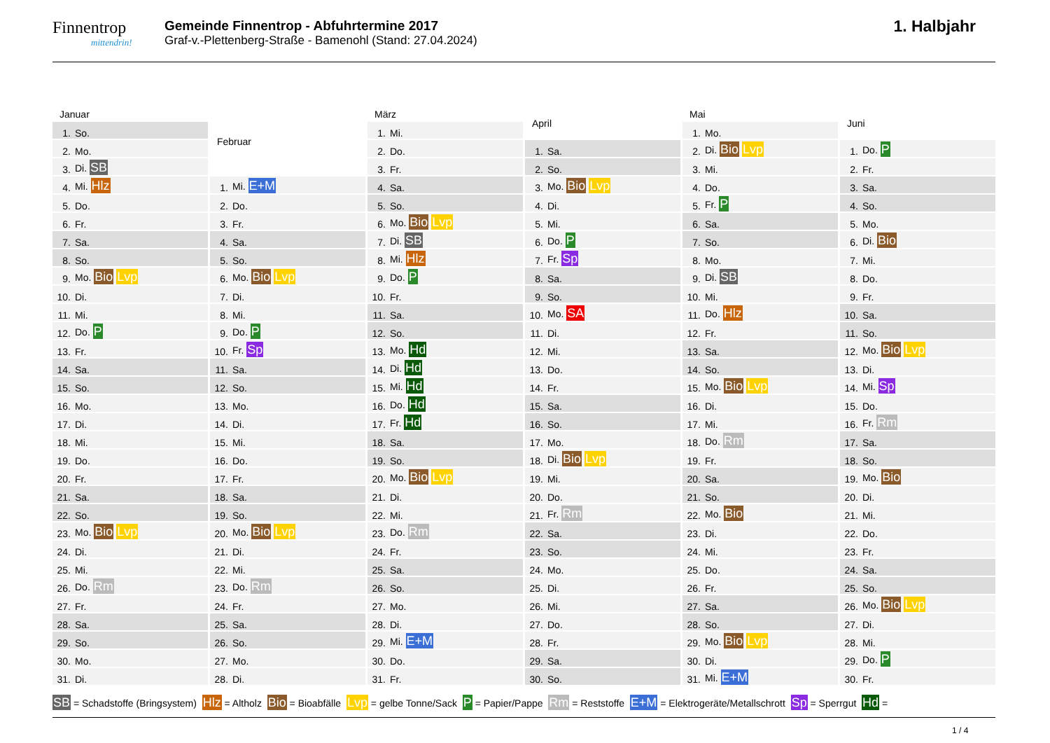Finnentrop
mittendrin!
Gemeinde Finnentrop - Abfuhrtermine 2017
Graf-v.-Plettenberg-Straße - Bamenohl (Stand: 27.04.2024)
1. Halbjahr
| Januar | |
| --- | --- |
| 1. | So. |
| 2. | Mo. |
| 3. | Di. SB |
| 4. | Mi. Hlz |
| 5. | Do. |
| 6. | Fr. |
| 7. | Sa. |
| 8. | So. |
| 9. | Mo. Bio Lvp |
| 10. | Di. |
| 11. | Mi. |
| 12. | Do. P |
| 13. | Fr. |
| 14. | Sa. |
| 15. | So. |
| 16. | Mo. |
| 17. | Di. |
| 18. | Mi. |
| 19. | Do. |
| 20. | Fr. |
| 21. | Sa. |
| 22. | So. |
| 23. | Mo. Bio Lvp |
| 24. | Di. |
| 25. | Mi. |
| 26. | Do. Rm |
| 27. | Fr. |
| 28. | Sa. |
| 29. | So. |
| 30. | Mo. |
| 31. | Di. |
| Februar | |
| --- | --- |
| 1. | Mi. E+M |
| 2. | Do. |
| 3. | Fr. |
| 4. | Sa. |
| 5. | So. |
| 6. | Mo. Bio Lvp |
| 7. | Di. |
| 8. | Mi. |
| 9. | Do. P |
| 10. | Fr. Sp |
| 11. | Sa. |
| 12. | So. |
| 13. | Mo. |
| 14. | Di. |
| 15. | Mi. |
| 16. | Do. |
| 17. | Fr. |
| 18. | Sa. |
| 19. | So. |
| 20. | Mo. Bio Lvp |
| 21. | Di. |
| 22. | Mi. |
| 23. | Do. Rm |
| 24. | Fr. |
| 25. | Sa. |
| 26. | So. |
| 27. | Mo. |
| 28. | Di. |
| März | |
| --- | --- |
| 1. | Mi. |
| 2. | Do. |
| 3. | Fr. |
| 4. | Sa. |
| 5. | So. |
| 6. | Mo. Bio Lvp |
| 7. | Di. SB |
| 8. | Mi. Hlz |
| 9. | Do. P |
| 10. | Fr. |
| 11. | Sa. |
| 12. | So. |
| 13. | Mo. Hd |
| 14. | Di. Hd |
| 15. | Mi. Hd |
| 16. | Do. Hd |
| 17. | Fr. Hd |
| 18. | Sa. |
| 19. | So. |
| 20. | Mo. Bio Lvp |
| 21. | Di. |
| 22. | Mi. |
| 23. | Do. Rm |
| 24. | Fr. |
| 25. | Sa. |
| 26. | So. |
| 27. | Mo. |
| 28. | Di. |
| 29. | Mi. E+M |
| 30. | Do. |
| 31. | Fr. |
| April | |
| --- | --- |
| 1. | Sa. |
| 2. | So. |
| 3. | Mo. Bio Lvp |
| 4. | Di. |
| 5. | Mi. |
| 6. | Do. P |
| 7. | Fr. Sp |
| 8. | Sa. |
| 9. | So. |
| 10. | Mo. SA |
| 11. | Di. |
| 12. | Mi. |
| 13. | Do. |
| 14. | Fr. |
| 15. | Sa. |
| 16. | So. |
| 17. | Mo. |
| 18. | Di. Bio Lvp |
| 19. | Mi. |
| 20. | Do. |
| 21. | Fr. Rm |
| 22. | Sa. |
| 23. | So. |
| 24. | Mo. |
| 25. | Di. |
| 26. | Mi. |
| 27. | Do. |
| 28. | Fr. |
| 29. | Sa. |
| 30. | So. |
| Mai | |
| --- | --- |
| 1. | Mo. |
| 2. | Di. Bio Lvp |
| 3. | Mi. |
| 4. | Do. |
| 5. | Fr. P |
| 6. | Sa. |
| 7. | So. |
| 8. | Mo. |
| 9. | Di. SB |
| 10. | Mi. |
| 11. | Do. Hlz |
| 12. | Fr. |
| 13. | Sa. |
| 14. | So. |
| 15. | Mo. Bio Lvp |
| 16. | Di. |
| 17. | Mi. |
| 18. | Do. Rm |
| 19. | Fr. |
| 20. | Sa. |
| 21. | So. |
| 22. | Mo. Bio |
| 23. | Di. |
| 24. | Mi. |
| 25. | Do. |
| 26. | Fr. |
| 27. | Sa. |
| 28. | So. |
| 29. | Mo. Bio Lvp |
| 30. | Di. |
| 31. | Mi. E+M |
| Juni | |
| --- | --- |
| 1. | Do. P |
| 2. | Fr. |
| 3. | Sa. |
| 4. | So. |
| 5. | Mo. |
| 6. | Di. Bio |
| 7. | Mi. |
| 8. | Do. |
| 9. | Fr. |
| 10. | Sa. |
| 11. | So. |
| 12. | Mo. Bio Lvp |
| 13. | Di. |
| 14. | Mi. Sp |
| 15. | Do. |
| 16. | Fr. Rm |
| 17. | Sa. |
| 18. | So. |
| 19. | Mo. Bio |
| 20. | Di. |
| 21. | Mi. |
| 22. | Do. |
| 23. | Fr. |
| 24. | Sa. |
| 25. | So. |
| 26. | Mo. Bio Lvp |
| 27. | Di. |
| 28. | Mi. |
| 29. | Do. P |
| 30. | Fr. |
SB = Schadstoffe (Bringsystem) Hlz = Altholz Bio = Bioabfälle Lvp = gelbe Tonne/Sack P = Papier/Pappe Rm = Reststoffe E+M = Elektrogeräte/Metallschrott Sp = Sperrgut Hd =
1 / 4